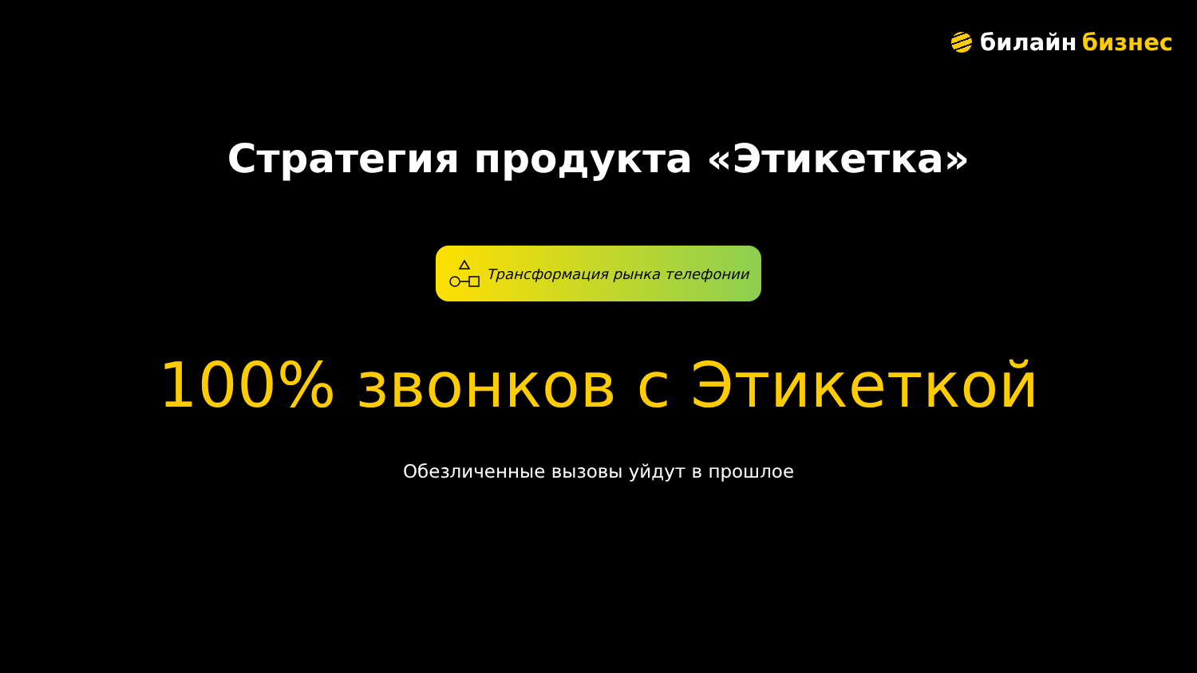билайн бизнес
Стратегия продукта «Этикетка»
Трансформация рынка телефонии
100% звонков с Этикеткой
Обезличенные вызовы уйдут в прошлое